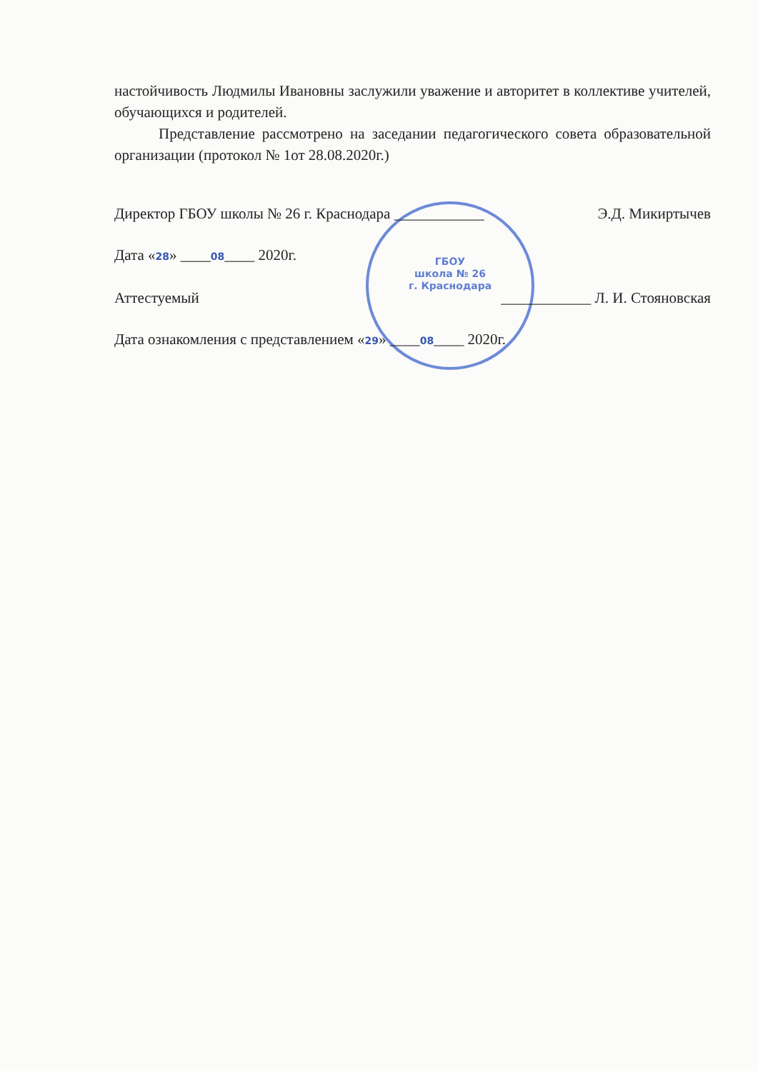ГБОУ
школа № 26
г. Краснодара
настойчивость Людмилы Ивановны заслужили уважение и авторитет в коллективе учителей, обучающихся и родителей.
Представление рассмотрено на заседании педагогического совета образовательной организации (протокол № 1от 28.08.2020г.)
Директор ГБОУ школы № 26 г. Краснодара ____________ Э.Д. Микиртычев
Дата «28» ____08____ 2020г.
Аттестуемый ____________ Л. И. Стояновская
Дата ознакомления с представлением «29» ____08____ 2020г.